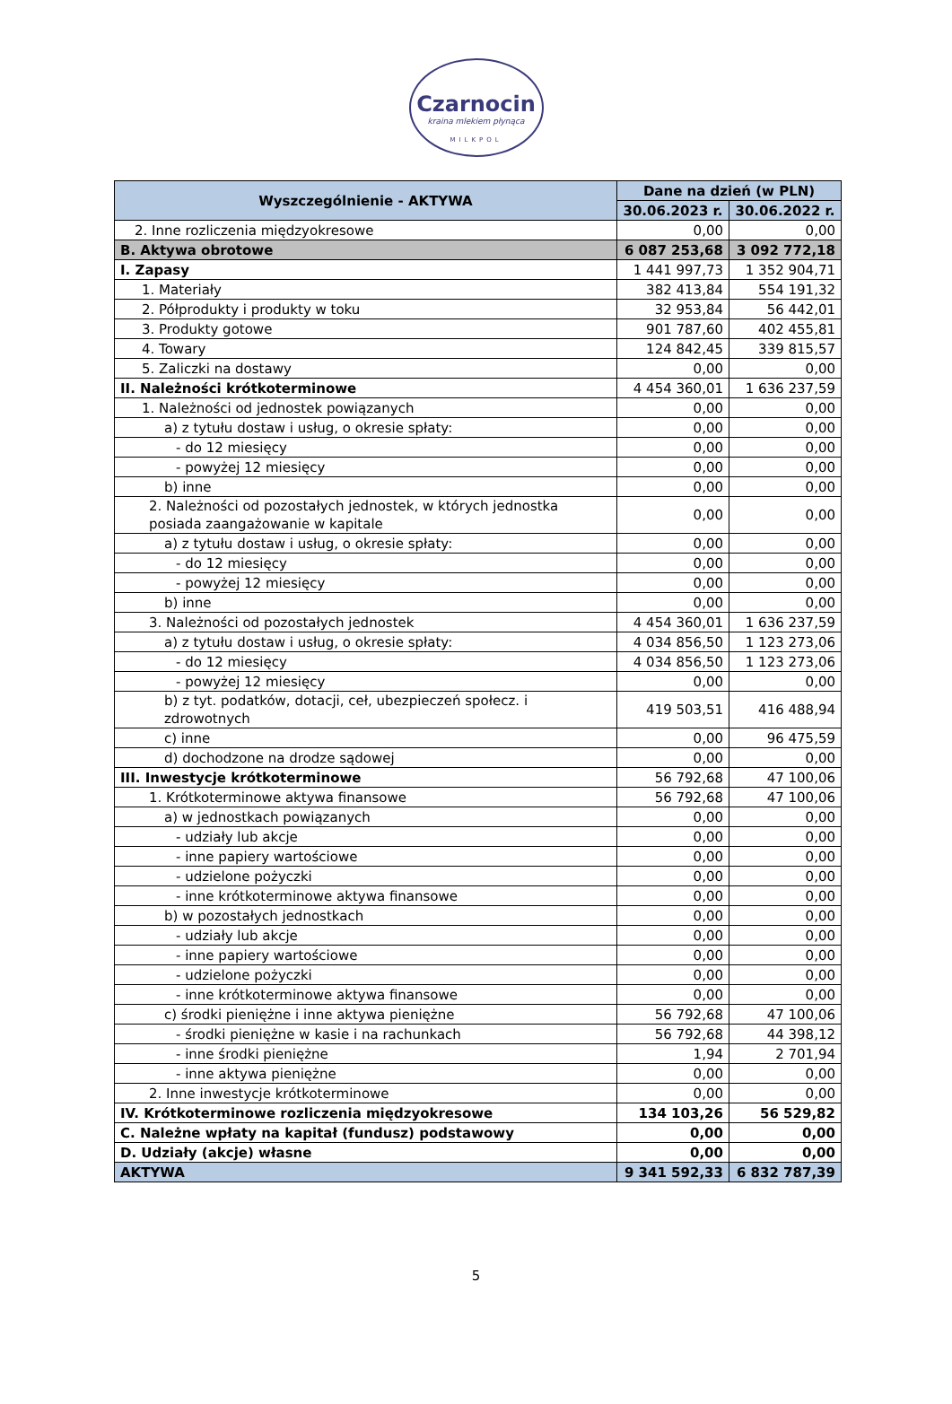Czarnocin
kraina mlekiem płynąca
MILKPOL
| Wyszczególnienie - AKTYWA | Dane na dzień (w PLN) | |
| --- | --- | --- |
| | 30.06.2023 r. | 30.06.2022 r. |
| 2. Inne rozliczenia międzyokresowe | 0,00 | 0,00 |
| B. Aktywa obrotowe | 6 087 253,68 | 3 092 772,18 |
| I. Zapasy | 1 441 997,73 | 1 352 904,71 |
| 1. Materiały | 382 413,84 | 554 191,32 |
| 2. Półprodukty i produkty w toku | 32 953,84 | 56 442,01 |
| 3. Produkty gotowe | 901 787,60 | 402 455,81 |
| 4. Towary | 124 842,45 | 339 815,57 |
| 5. Zaliczki na dostawy | 0,00 | 0,00 |
| II. Należności krótkoterminowe | 4 454 360,01 | 1 636 237,59 |
| 1. Należności od jednostek powiązanych | 0,00 | 0,00 |
| a) z tytułu dostaw i usług, o okresie spłaty: | 0,00 | 0,00 |
| - do 12 miesięcy | 0,00 | 0,00 |
| - powyżej 12 miesięcy | 0,00 | 0,00 |
| b) inne | 0,00 | 0,00 |
| 2. Należności od pozostałych jednostek, w których jednostka posiada zaangażowanie w kapitale | 0,00 | 0,00 |
| a) z tytułu dostaw i usług, o okresie spłaty: | 0,00 | 0,00 |
| - do 12 miesięcy | 0,00 | 0,00 |
| - powyżej 12 miesięcy | 0,00 | 0,00 |
| b) inne | 0,00 | 0,00 |
| 3. Należności od pozostałych jednostek | 4 454 360,01 | 1 636 237,59 |
| a) z tytułu dostaw i usług, o okresie spłaty: | 4 034 856,50 | 1 123 273,06 |
| - do 12 miesięcy | 4 034 856,50 | 1 123 273,06 |
| - powyżej 12 miesięcy | 0,00 | 0,00 |
| b) z tyt. podatków, dotacji, ceł, ubezpieczeń społecz. i zdrowotnych | 419 503,51 | 416 488,94 |
| c) inne | 0,00 | 96 475,59 |
| d) dochodzone na drodze sądowej | 0,00 | 0,00 |
| III. Inwestycje krótkoterminowe | 56 792,68 | 47 100,06 |
| 1. Krótkoterminowe aktywa finansowe | 56 792,68 | 47 100,06 |
| a) w jednostkach powiązanych | 0,00 | 0,00 |
| - udziały lub akcje | 0,00 | 0,00 |
| - inne papiery wartościowe | 0,00 | 0,00 |
| - udzielone pożyczki | 0,00 | 0,00 |
| - inne krótkoterminowe aktywa finansowe | 0,00 | 0,00 |
| b) w pozostałych jednostkach | 0,00 | 0,00 |
| - udziały lub akcje | 0,00 | 0,00 |
| - inne papiery wartościowe | 0,00 | 0,00 |
| - udzielone pożyczki | 0,00 | 0,00 |
| - inne krótkoterminowe aktywa finansowe | 0,00 | 0,00 |
| c) środki pieniężne i inne aktywa pieniężne | 56 792,68 | 47 100,06 |
| - środki pieniężne w kasie i na rachunkach | 56 792,68 | 44 398,12 |
| - inne środki pieniężne | 1,94 | 2 701,94 |
| - inne aktywa pieniężne | 0,00 | 0,00 |
| 2. Inne inwestycje krótkoterminowe | 0,00 | 0,00 |
| IV. Krótkoterminowe rozliczenia międzyokresowe | 134 103,26 | 56 529,82 |
| C. Należne wpłaty na kapitał (fundusz) podstawowy | 0,00 | 0,00 |
| D. Udziały (akcje) własne | 0,00 | 0,00 |
| AKTYWA | 9 341 592,33 | 6 832 787,39 |
5